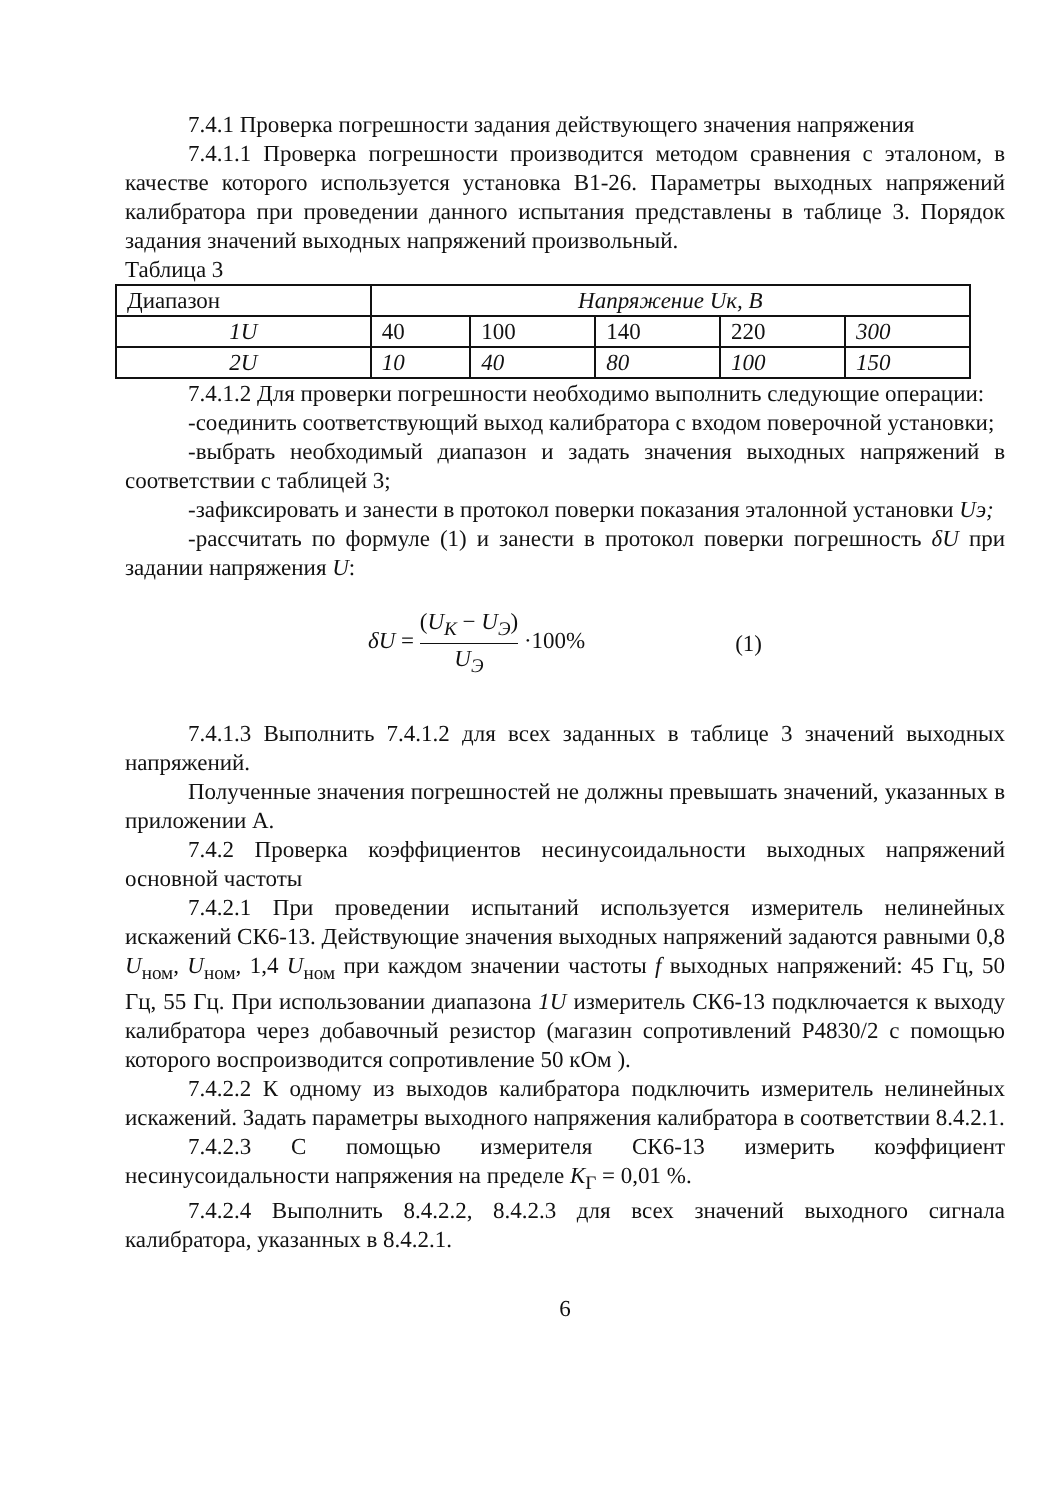7.4.1 Проверка погрешности задания действующего значения напряжения
7.4.1.1 Проверка погрешности производится методом сравнения с эталоном, в качестве которого используется установка В1-26. Параметры выходных напряжений калибратора при проведении данного испытания представлены в таблице 3. Порядок задания значений выходных напряжений произвольный.
Таблица 3
| Диапазон | Напряжение Uк, В | | | | |
| 1U | 40 | 100 | 140 | 220 | 300 |
| 2U | 10 | 40 | 80 | 100 | 150 |
7.4.1.2 Для проверки погрешности необходимо выполнить следующие операции:
-соединить соответствующий выход калибратора с входом поверочной установки;
-выбрать необходимый диапазон и задать значения выходных напряжений в соответствии с таблицей 3;
-зафиксировать и занести в протокол поверки показания эталонной установки Uэ;
-рассчитать по формуле (1) и занести в протокол поверки погрешность δU при задании напряжения U:
δU = (U<sub>К</sub> − U<sub>Э</sub>) U<sub>Э</sub> ·100% (1)
7.4.1.3 Выполнить 7.4.1.2 для всех заданных в таблице 3 значений выходных напряжений.
Полученные значения погрешностей не должны превышать значений, указанных в приложении А.
7.4.2 Проверка коэффициентов несинусоидальности выходных напряжений основной частоты
7.4.2.1 При проведении испытаний используется измеритель нелинейных искажений СК6-13. Действующие значения выходных напряжений задаются равными 0,8 U<sub>ном</sub>, U<sub>ном</sub>, 1,4 U<sub>ном</sub> при каждом значении частоты f выходных напряжений: 45 Гц, 50 Гц, 55 Гц. При использовании диапазона 1U измеритель СК6-13 подключается к выходу калибратора через добавочный резистор (магазин сопротивлений Р4830/2 с помощью которого воспроизводится сопротивление 50 кОм ).
7.4.2.2 К одному из выходов калибратора подключить измеритель нелинейных искажений. Задать параметры выходного напряжения калибратора в соответствии 8.4.2.1.
7.4.2.3 С помощью измерителя СК6-13 измерить коэффициент несинусоидальности напряжения на пределе К<sub>Г</sub> = 0,01 %.
7.4.2.4 Выполнить 8.4.2.2, 8.4.2.3 для всех значений выходного сигнала калибратора, указанных в 8.4.2.1.
6